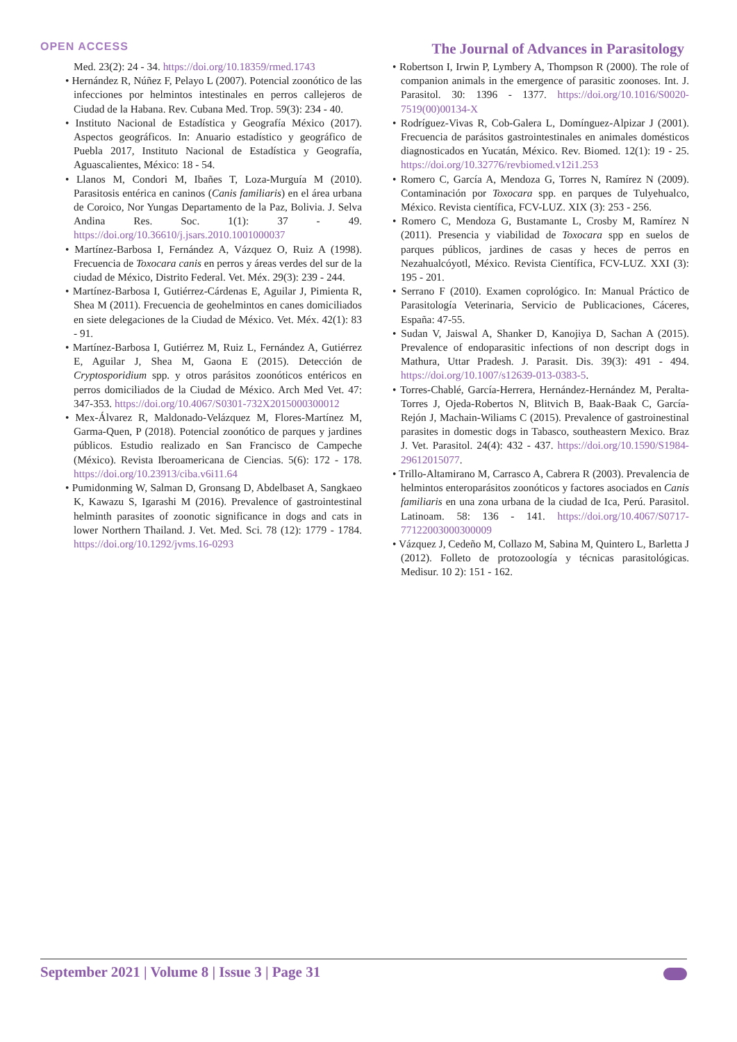OPEN ACCESS
The Journal of Advances in Parasitology
Med. 23(2): 24 - 34. https://doi.org/10.18359/rmed.1743
• Hernández R, Núñez F, Pelayo L (2007). Potencial zoonótico de las infecciones por helmintos intestinales en perros callejeros de Ciudad de la Habana. Rev. Cubana Med. Trop. 59(3): 234 - 40.
• Instituto Nacional de Estadística y Geografía México (2017). Aspectos geográficos. In: Anuario estadístico y geográfico de Puebla 2017, Instituto Nacional de Estadística y Geografía, Aguascalientes, México: 18 - 54.
• Llanos M, Condori M, Ibañes T, Loza-Murguía M (2010). Parasitosis entérica en caninos (Canis familiaris) en el área urbana de Coroico, Nor Yungas Departamento de la Paz, Bolivia. J. Selva Andina Res. Soc. 1(1): 37 - 49. https://doi.org/10.36610/j.jsars.2010.1001000037
• Martínez-Barbosa I, Fernández A, Vázquez O, Ruiz A (1998). Frecuencia de Toxocara canis en perros y áreas verdes del sur de la ciudad de México, Distrito Federal. Vet. Méx. 29(3): 239 - 244.
• Martínez-Barbosa I, Gutiérrez-Cárdenas E, Aguilar J, Pimienta R, Shea M (2011). Frecuencia de geohelmintos en canes domiciliados en siete delegaciones de la Ciudad de México. Vet. Méx. 42(1): 83 - 91.
• Martínez-Barbosa I, Gutiérrez M, Ruiz L, Fernández A, Gutiérrez E, Aguilar J, Shea M, Gaona E (2015). Detección de Cryptosporidium spp. y otros parásitos zoonóticos entéricos en perros domiciliados de la Ciudad de México. Arch Med Vet. 47: 347-353. https://doi.org/10.4067/S0301-732X2015000300012
• Mex-Álvarez R, Maldonado-Velázquez M, Flores-Martínez M, Garma-Quen, P (2018). Potencial zoonótico de parques y jardines públicos. Estudio realizado en San Francisco de Campeche (México). Revista Iberoamericana de Ciencias. 5(6): 172 - 178. https://doi.org/10.23913/ciba.v6i11.64
• Pumidonming W, Salman D, Gronsang D, Abdelbaset A, Sangkaeo K, Kawazu S, Igarashi M (2016). Prevalence of gastrointestinal helminth parasites of zoonotic significance in dogs and cats in lower Northern Thailand. J. Vet. Med. Sci. 78 (12): 1779 - 1784. https://doi.org/10.1292/jvms.16-0293
• Robertson I, Irwin P, Lymbery A, Thompson R (2000). The role of companion animals in the emergence of parasitic zoonoses. Int. J. Parasitol. 30: 1396 - 1377. https://doi.org/10.1016/S0020-7519(00)00134-X
• Rodríguez-Vivas R, Cob-Galera L, Domínguez-Alpizar J (2001). Frecuencia de parásitos gastrointestinales en animales domésticos diagnosticados en Yucatán, México. Rev. Biomed. 12(1): 19 - 25. https://doi.org/10.32776/revbiomed.v12i1.253
• Romero C, García A, Mendoza G, Torres N, Ramírez N (2009). Contaminación por Toxocara spp. en parques de Tulyehualco, México. Revista científica, FCV-LUZ. XIX (3): 253 - 256.
• Romero C, Mendoza G, Bustamante L, Crosby M, Ramírez N (2011). Presencia y viabilidad de Toxocara spp en suelos de parques públicos, jardines de casas y heces de perros en Nezahualcóyotl, México. Revista Científica, FCV-LUZ. XXI (3): 195 - 201.
• Serrano F (2010). Examen coprológico. In: Manual Práctico de Parasitología Veterinaria, Servicio de Publicaciones, Cáceres, España: 47-55.
• Sudan V, Jaiswal A, Shanker D, Kanojiya D, Sachan A (2015). Prevalence of endoparasitic infections of non descript dogs in Mathura, Uttar Pradesh. J. Parasit. Dis. 39(3): 491 - 494. https://doi.org/10.1007/s12639-013-0383-5.
• Torres-Chablé, García-Herrera, Hernández-Hernández M, Peralta-Torres J, Ojeda-Robertos N, Blitvich B, Baak-Baak C, García-Rejón J, Machain-Wiliams C (2015). Prevalence of gastroinestinal parasites in domestic dogs in Tabasco, southeastern Mexico. Braz J. Vet. Parasitol. 24(4): 432 - 437. https://doi.org/10.1590/S1984-29612015077.
• Trillo-Altamirano M, Carrasco A, Cabrera R (2003). Prevalencia de helmintos enteroparásitos zoonóticos y factores asociados en Canis familiaris en una zona urbana de la ciudad de Ica, Perú. Parasitol. Latinoam. 58: 136 - 141. https://doi.org/10.4067/S0717-77122003000300009
• Vázquez J, Cedeño M, Collazo M, Sabina M, Quintero L, Barletta J (2012). Folleto de protozoología y técnicas parasitológicas. Medisur. 10 2): 151 - 162.
September 2021 | Volume 8 | Issue 3 | Page 31